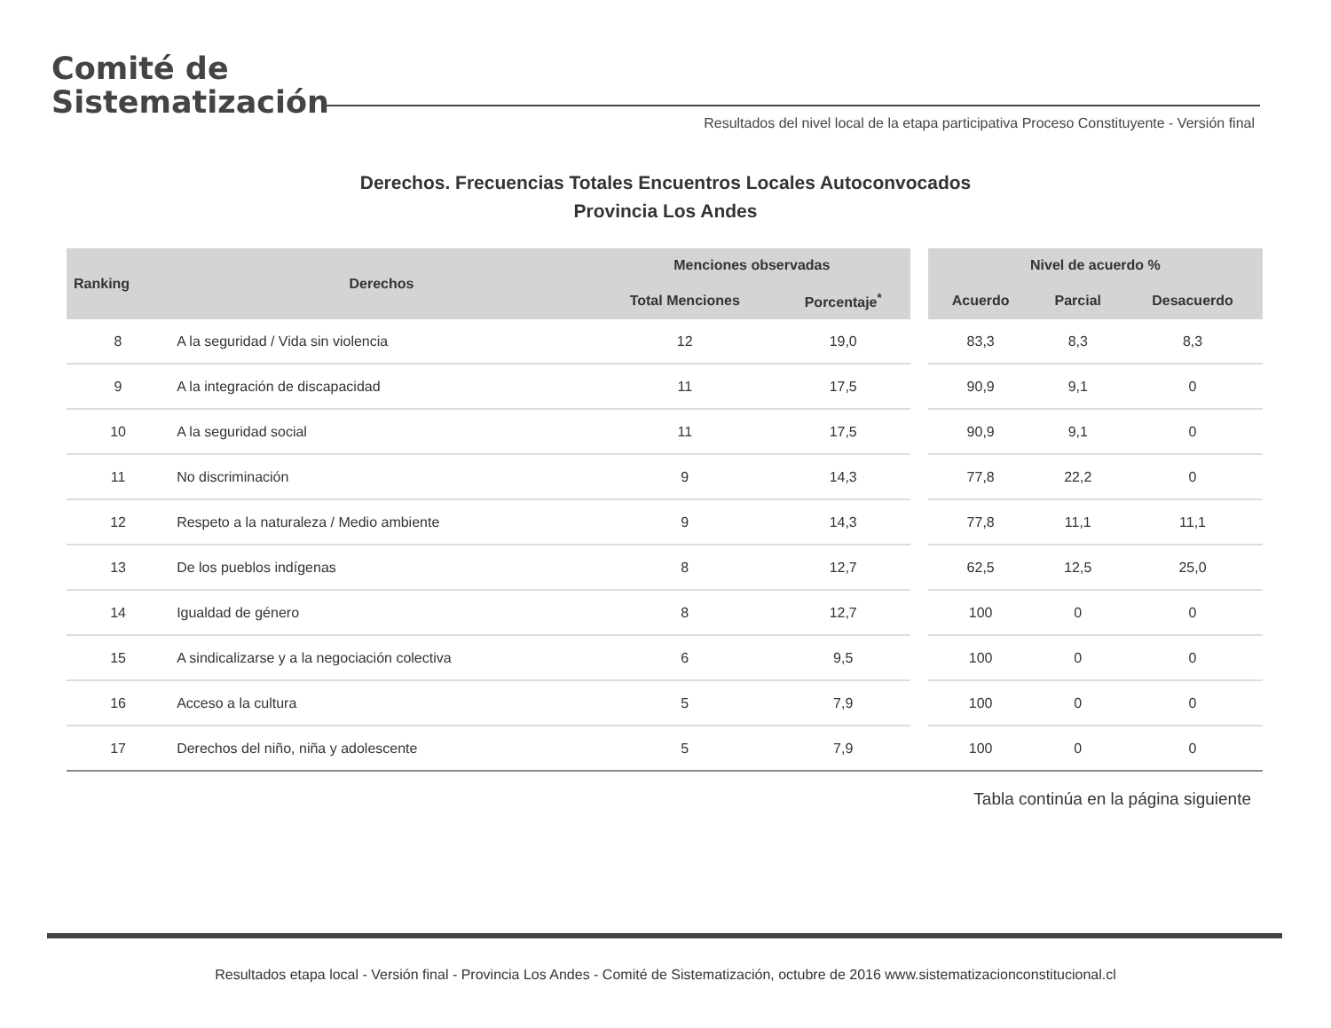Comité de
Sistematización
Resultados del nivel local de la etapa participativa Proceso Constituyente - Versión final
Derechos. Frecuencias Totales Encuentros Locales Autoconvocados
Provincia Los Andes
| Ranking | Derechos | Menciones observadas | | | Nivel de acuerdo % | | |
| --- | --- | --- | --- | --- | --- | --- | --- |
| | | Total Menciones | Porcentaje<sup>*</sup> | | Acuerdo | Parcial | Desacuerdo |
| 8 | A la seguridad / Vida sin violencia | 12 | 19,0 | | 83,3 | 8,3 | 8,3 |
| 9 | A la integración de discapacidad | 11 | 17,5 | | 90,9 | 9,1 | 0 |
| 10 | A la seguridad social | 11 | 17,5 | | 90,9 | 9,1 | 0 |
| 11 | No discriminación | 9 | 14,3 | | 77,8 | 22,2 | 0 |
| 12 | Respeto a la naturaleza / Medio ambiente | 9 | 14,3 | | 77,8 | 11,1 | 11,1 |
| 13 | De los pueblos indígenas | 8 | 12,7 | | 62,5 | 12,5 | 25,0 |
| 14 | Igualdad de género | 8 | 12,7 | | 100 | 0 | 0 |
| 15 | A sindicalizarse y a la negociación colectiva | 6 | 9,5 | | 100 | 0 | 0 |
| 16 | Acceso a la cultura | 5 | 7,9 | | 100 | 0 | 0 |
| 17 | Derechos del niño, niña y adolescente | 5 | 7,9 | | 100 | 0 | 0 |
Tabla continúa en la página siguiente
Resultados etapa local - Versión final - Provincia Los Andes - Comité de Sistematización, octubre de 2016 www.sistematizacionconstitucional.cl